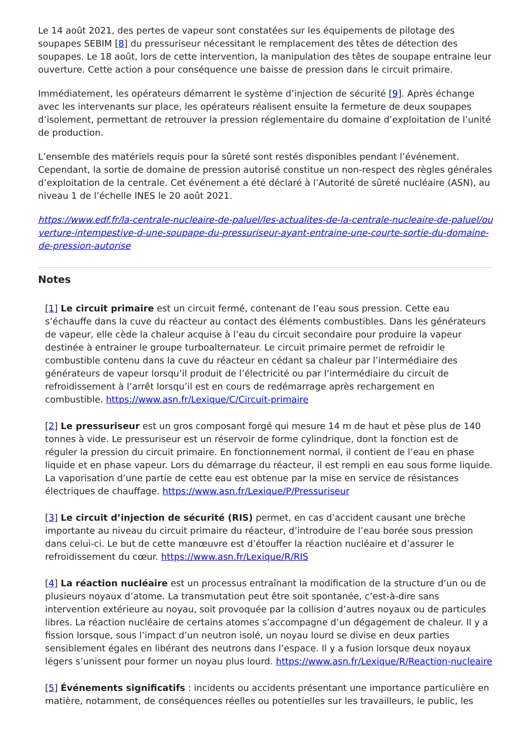Le 14 août 2021, des pertes de vapeur sont constatées sur les équipements de pilotage des soupapes SEBIM [8] du pressuriseur nécessitant le remplacement des têtes de détection des soupapes. Le 18 août, lors de cette intervention, la manipulation des têtes de soupape entraine leur ouverture. Cette action a pour conséquence une baisse de pression dans le circuit primaire.
Immédiatement, les opérateurs démarrent le système d’injection de sécurité [9]. Après échange avec les intervenants sur place, les opérateurs réalisent ensuite la fermeture de deux soupapes d’isolement, permettant de retrouver la pression réglementaire du domaine d’exploitation de l’unité de production.
L’ensemble des matériels requis pour la sûreté sont restés disponibles pendant l’événement. Cependant, la sortie de domaine de pression autorisé constitue un non-respect des règles générales d’exploitation de la centrale. Cet événement a été déclaré à l’Autorité de sûreté nucléaire (ASN), au niveau 1 de l’échelle INES le 20 août 2021.
https://www.edf.fr/la-centrale-nucleaire-de-paluel/les-actualites-de-la-centrale-nucleaire-de-paluel/ouverture-intempestive-d-une-soupape-du-pressuriseur-ayant-entraine-une-courte-sortie-du-domaine-de-pression-autorise
Notes
[1] Le circuit primaire est un circuit fermé, contenant de l’eau sous pression. Cette eau s’échauffe dans la cuve du réacteur au contact des éléments combustibles. Dans les générateurs de vapeur, elle cède la chaleur acquise à l’eau du circuit secondaire pour produire la vapeur destinée à entrainer le groupe turboalternateur. Le circuit primaire permet de refroidir le combustible contenu dans la cuve du réacteur en cédant sa chaleur par l’intermédiaire des générateurs de vapeur lorsqu’il produit de l’électricité ou par l’intermédiaire du circuit de refroidissement à l’arrêt lorsqu’il est en cours de redémarrage après rechargement en combustible. https://www.asn.fr/Lexique/C/Circuit-primaire
[2] Le pressuriseur est un gros composant forgé qui mesure 14 m de haut et pèse plus de 140 tonnes à vide. Le pressuriseur est un réservoir de forme cylindrique, dont la fonction est de réguler la pression du circuit primaire. En fonctionnement normal, il contient de l’eau en phase liquide et en phase vapeur. Lors du démarrage du réacteur, il est rempli en eau sous forme liquide. La vaporisation d’une partie de cette eau est obtenue par la mise en service de résistances électriques de chauffage. https://www.asn.fr/Lexique/P/Pressuriseur
[3] Le circuit d’injection de sécurité (RIS) permet, en cas d’accident causant une brèche importante au niveau du circuit primaire du réacteur, d’introduire de l’eau borée sous pression dans celui-ci. Le but de cette manœuvre est d’étouffer la réaction nucléaire et d’assurer le refroidissement du cœur. https://www.asn.fr/Lexique/R/RIS
[4] La réaction nucléaire est un processus entraînant la modification de la structure d’un ou de plusieurs noyaux d’atome. La transmutation peut être soit spontanée, c’est-à-dire sans intervention extérieure au noyau, soit provoquée par la collision d’autres noyaux ou de particules libres. La réaction nucléaire de certains atomes s’accompagne d’un dégagement de chaleur. Il y a fission lorsque, sous l’impact d’un neutron isolé, un noyau lourd se divise en deux parties sensiblement égales en libérant des neutrons dans l’espace. Il y a fusion lorsque deux noyaux légers s’unissent pour former un noyau plus lourd. https://www.asn.fr/Lexique/R/Reaction-nucleaire
[5] Événements significatifs : incidents ou accidents présentant une importance particulière en matière, notamment, de conséquences réelles ou potentielles sur les travailleurs, le public, les